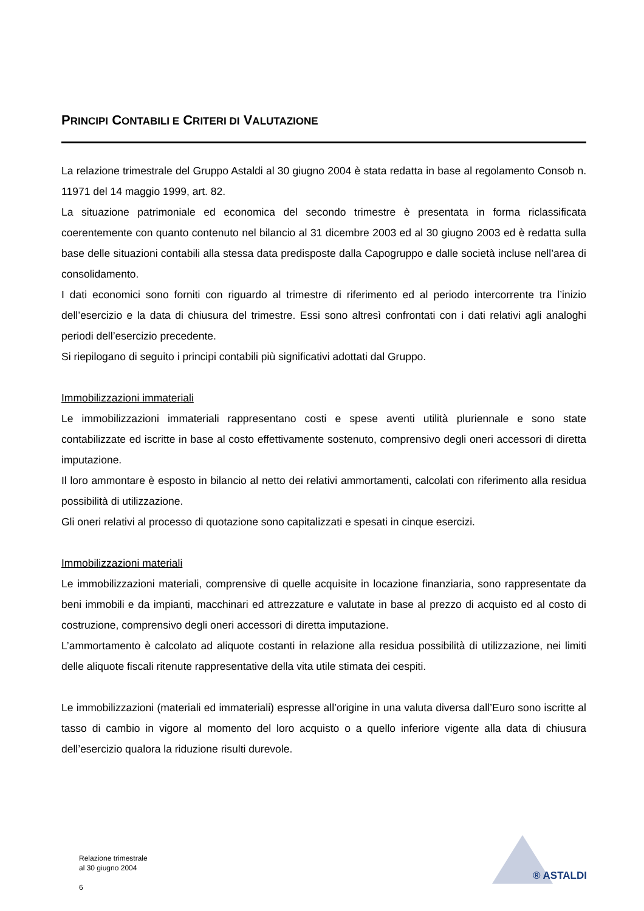PRINCIPI CONTABILI E CRITERI DI VALUTAZIONE
La relazione trimestrale del Gruppo Astaldi al 30 giugno 2004 è stata redatta in base al regolamento Consob n. 11971 del 14 maggio 1999, art. 82.
La situazione patrimoniale ed economica del secondo trimestre è presentata in forma riclassificata coerentemente con quanto contenuto nel bilancio al 31 dicembre 2003 ed al 30 giugno 2003 ed è redatta sulla base delle situazioni contabili alla stessa data predisposte dalla Capogruppo e dalle società incluse nell’area di consolidamento.
I dati economici sono forniti con riguardo al trimestre di riferimento ed al periodo intercorrente tra l’inizio dell’esercizio e la data di chiusura del trimestre. Essi sono altresì confrontati con i dati relativi agli analoghi periodi dell’esercizio precedente.
Si riepilogano di seguito i principi contabili più significativi adottati dal Gruppo.
Immobilizzazioni immateriali
Le immobilizzazioni immateriali rappresentano costi e spese aventi utilità pluriennale e sono state contabilizzate ed iscritte in base al costo effettivamente sostenuto, comprensivo degli oneri accessori di diretta imputazione.
Il loro ammontare è esposto in bilancio al netto dei relativi ammortamenti, calcolati con riferimento alla residua possibilità di utilizzazione.
Gli oneri relativi al processo di quotazione sono capitalizzati e spesati in cinque esercizi.
Immobilizzazioni materiali
Le immobilizzazioni materiali, comprensive di quelle acquisite in locazione finanziaria, sono rappresentate da beni immobili e da impianti, macchinari ed attrezzature e valutate in base al prezzo di acquisto ed al costo di costruzione, comprensivo degli oneri accessori di diretta imputazione.
L’ammortamento è calcolato ad aliquote costanti in relazione alla residua possibilità di utilizzazione, nei limiti delle aliquote fiscali ritenute rappresentative della vita utile stimata dei cespiti.
Le immobilizzazioni (materiali ed immateriali) espresse all’origine in una valuta diversa dall’Euro sono iscritte al tasso di cambio in vigore al momento del loro acquisto o a quello inferiore vigente alla data di chiusura dell’esercizio qualora la riduzione risulti durevole.
Relazione trimestrale
al 30 giugno 2004
6
® ASTALDI